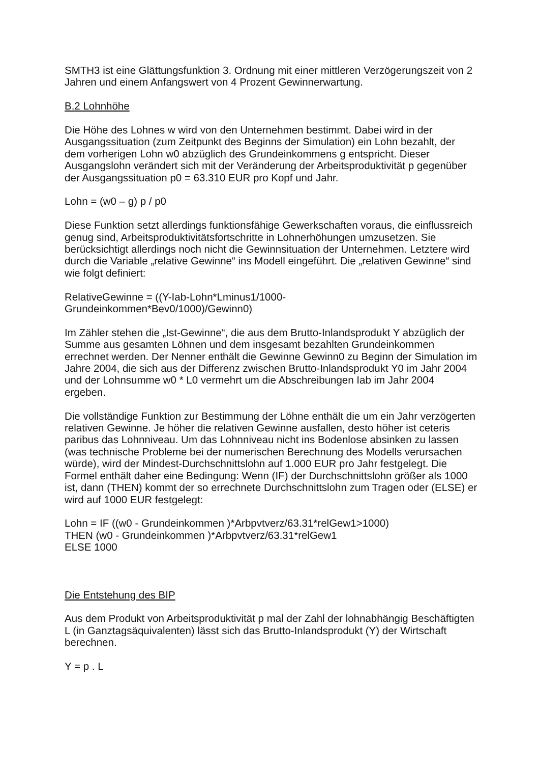SMTH3 ist eine Glättungsfunktion 3. Ordnung mit einer mittleren Verzögerungszeit von 2 Jahren und einem Anfangswert von 4 Prozent Gewinnerwartung.
B.2 Lohnhöhe
Die Höhe des Lohnes w wird von den Unternehmen bestimmt. Dabei wird in der Ausgangssituation (zum Zeitpunkt des Beginns der Simulation) ein Lohn bezahlt, der dem vorherigen Lohn w0 abzüglich des Grundeinkommens g entspricht. Dieser Ausgangslohn verändert sich mit der Veränderung der Arbeitsproduktivität p gegenüber der Ausgangssituation p0 = 63.310 EUR pro Kopf und Jahr.
Lohn = (w0 – g) p / p0
Diese Funktion setzt allerdings funktionsfähige Gewerkschaften voraus, die einflussreich genug sind, Arbeitsproduktivitätsfortschritte in Lohnerhöhungen umzusetzen. Sie berücksichtigt allerdings noch nicht die Gewinnsituation der Unternehmen. Letztere wird durch die Variable „relative Gewinne“ ins Modell eingeführt. Die „relativen Gewinne“ sind wie folgt definiert:
RelativeGewinne = ((Y-Iab-Lohn*Lminus1/1000-
Grundeinkommen*Bev0/1000)/Gewinn0)
Im Zähler stehen die „Ist-Gewinne“, die aus dem Brutto-Inlandsprodukt Y abzüglich der Summe aus gesamten Löhnen und dem insgesamt bezahlten Grundeinkommen errechnet werden. Der Nenner enthält die Gewinne Gewinn0 zu Beginn der Simulation im Jahre 2004, die sich aus der Differenz zwischen Brutto-Inlandsprodukt Y0 im Jahr 2004 und der Lohnsumme w0 * L0 vermehrt um die Abschreibungen Iab im Jahr 2004 ergeben.
Die vollständige Funktion zur Bestimmung der Löhne enthält die um ein Jahr verzögerten relativen Gewinne. Je höher die relativen Gewinne ausfallen, desto höher ist ceteris paribus das Lohnniveau. Um das Lohnniveau nicht ins Bodenlose absinken zu lassen (was technische Probleme bei der numerischen Berechnung des Modells verursachen würde), wird der Mindest-Durchschnittslohn auf 1.000 EUR pro Jahr festgelegt. Die Formel enthält daher eine Bedingung: Wenn (IF) der Durchschnittslohn größer als 1000 ist, dann (THEN) kommt der so errechnete Durchschnittslohn zum Tragen oder (ELSE) er wird auf 1000 EUR festgelegt:
Lohn = IF ((w0 - Grundeinkommen )*Arbpvtverz/63.31*relGew1>1000)
THEN (w0 - Grundeinkommen )*Arbpvtverz/63.31*relGew1
ELSE 1000
Die Entstehung des BIP
Aus dem Produkt von Arbeitsproduktivität p mal der Zahl der lohnabhängig Beschäftigten L (in Ganztagsäquivalenten) lässt sich das Brutto-Inlandsprodukt (Y) der Wirtschaft berechnen.
Y = p . L